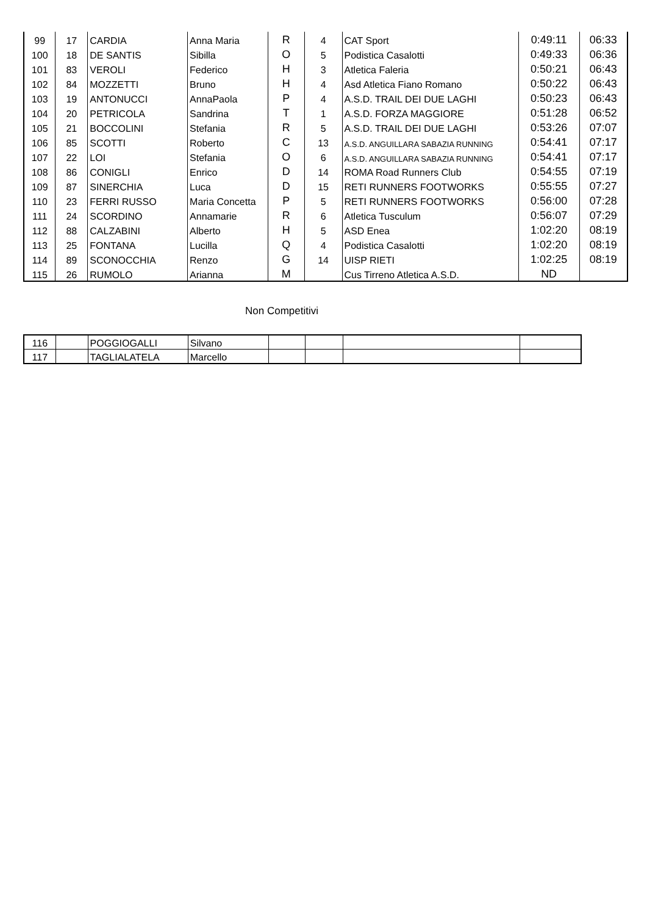| 99 | 17 | CARDIA | Anna Maria | R | 4 | CAT Sport | 0:49:11 | 06:33 |
| 100 | 18 | DE SANTIS | Sibilla | O | 5 | Podistica Casalotti | 0:49:33 | 06:36 |
| 101 | 83 | VEROLI | Federico | H | 3 | Atletica Faleria | 0:50:21 | 06:43 |
| 102 | 84 | MOZZETTI | Bruno | H | 4 | Asd Atletica Fiano Romano | 0:50:22 | 06:43 |
| 103 | 19 | ANTONUCCI | AnnaPaola | P | 4 | A.S.D. TRAIL DEI DUE LAGHI | 0:50:23 | 06:43 |
| 104 | 20 | PETRICOLA | Sandrina | T | 1 | A.S.D. FORZA MAGGIORE | 0:51:28 | 06:52 |
| 105 | 21 | BOCCOLINI | Stefania | R | 5 | A.S.D. TRAIL DEI DUE LAGHI | 0:53:26 | 07:07 |
| 106 | 85 | SCOTTI | Roberto | C | 13 | A.S.D. ANGUILLARA SABAZIA RUNNING | 0:54:41 | 07:17 |
| 107 | 22 | LOI | Stefania | O | 6 | A.S.D. ANGUILLARA SABAZIA RUNNING | 0:54:41 | 07:17 |
| 108 | 86 | CONIGLI | Enrico | D | 14 | ROMA Road Runners Club | 0:54:55 | 07:19 |
| 109 | 87 | SINERCHIA | Luca | D | 15 | RETI RUNNERS FOOTWORKS | 0:55:55 | 07:27 |
| 110 | 23 | FERRI RUSSO | Maria Concetta | P | 5 | RETI RUNNERS FOOTWORKS | 0:56:00 | 07:28 |
| 111 | 24 | SCORDINO | Annamarie | R | 6 | Atletica Tusculum | 0:56:07 | 07:29 |
| 112 | 88 | CALZABINI | Alberto | H | 5 | ASD Enea | 1:02:20 | 08:19 |
| 113 | 25 | FONTANA | Lucilla | Q | 4 | Podistica Casalotti | 1:02:20 | 08:19 |
| 114 | 89 | SCONOCCHIA | Renzo | G | 14 | UISP RIETI | 1:02:25 | 08:19 |
| 115 | 26 | RUMOLO | Arianna | M | | Cus Tirreno Atletica A.S.D. | ND | |
Non Competitivi
| 116 | | POGGIOGALLI | Silvano | | | | |
| 117 | | TAGLIALATELA | Marcello | | | | |